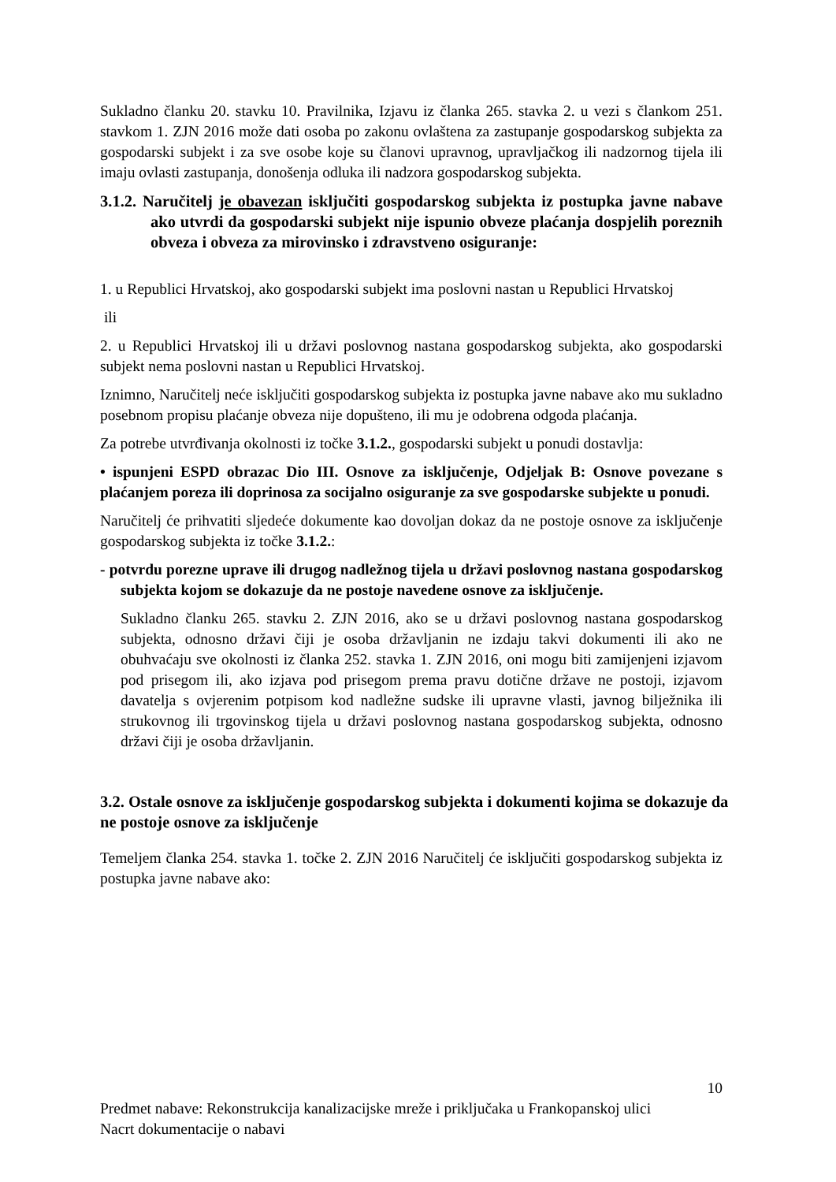Sukladno članku 20. stavku 10. Pravilnika, Izjavu iz članka 265. stavka 2. u vezi s člankom 251. stavkom 1. ZJN 2016 može dati osoba po zakonu ovlaštena za zastupanje gospodarskog subjekta za gospodarski subjekt i za sve osobe koje su članovi upravnog, upravljačkog ili nadzornog tijela ili imaju ovlasti zastupanja, donošenja odluka ili nadzora gospodarskog subjekta.
3.1.2. Naručitelj je obavezan isključiti gospodarskog subjekta iz postupka javne nabave ako utvrdi da gospodarski subjekt nije ispunio obveze plaćanja dospjelih poreznih obveza i obveza za mirovinsko i zdravstveno osiguranje:
1. u Republici Hrvatskoj, ako gospodarski subjekt ima poslovni nastan u Republici Hrvatskoj
ili
2. u Republici Hrvatskoj ili u državi poslovnog nastana gospodarskog subjekta, ako gospodarski subjekt nema poslovni nastan u Republici Hrvatskoj.
Iznimno, Naručitelj neće isključiti gospodarskog subjekta iz postupka javne nabave ako mu sukladno posebnom propisu plaćanje obveza nije dopušteno, ili mu je odobrena odgoda plaćanja.
Za potrebe utvrđivanja okolnosti iz točke 3.1.2., gospodarski subjekt u ponudi dostavlja:
• ispunjeni ESPD obrazac Dio III. Osnove za isključenje, Odjeljak B: Osnove povezane s plaćanjem poreza ili doprinosa za socijalno osiguranje za sve gospodarske subjekte u ponudi.
Naručitelj će prihvatiti sljedeće dokumente kao dovoljan dokaz da ne postoje osnove za isključenje gospodarskog subjekta iz točke 3.1.2.:
- potvrdu porezne uprave ili drugog nadležnog tijela u državi poslovnog nastana gospodarskog subjekta kojom se dokazuje da ne postoje navedene osnove za isključenje.
Sukladno članku 265. stavku 2. ZJN 2016, ako se u državi poslovnog nastana gospodarskog subjekta, odnosno državi čiji je osoba državljanin ne izdaju takvi dokumenti ili ako ne obuhvaćaju sve okolnosti iz članka 252. stavka 1. ZJN 2016, oni mogu biti zamijenjeni izjavom pod prisegom ili, ako izjava pod prisegom prema pravu dotične države ne postoji, izjavom davatelja s ovjerenim potpisom kod nadležne sudske ili upravne vlasti, javnog bilježnika ili strukovnog ili trgovinskog tijela u državi poslovnog nastana gospodarskog subjekta, odnosno državi čiji je osoba državljanin.
3.2. Ostale osnove za isključenje gospodarskog subjekta i dokumenti kojima se dokazuje da ne postoje osnove za isključenje
Temeljem članka 254. stavka 1. točke 2. ZJN 2016 Naručitelj će isključiti gospodarskog subjekta iz postupka javne nabave ako:
10
Predmet nabave: Rekonstrukcija kanalizacijske mreže i priključaka u Frankopanskoj ulici
Nacrt dokumentacije o nabavi